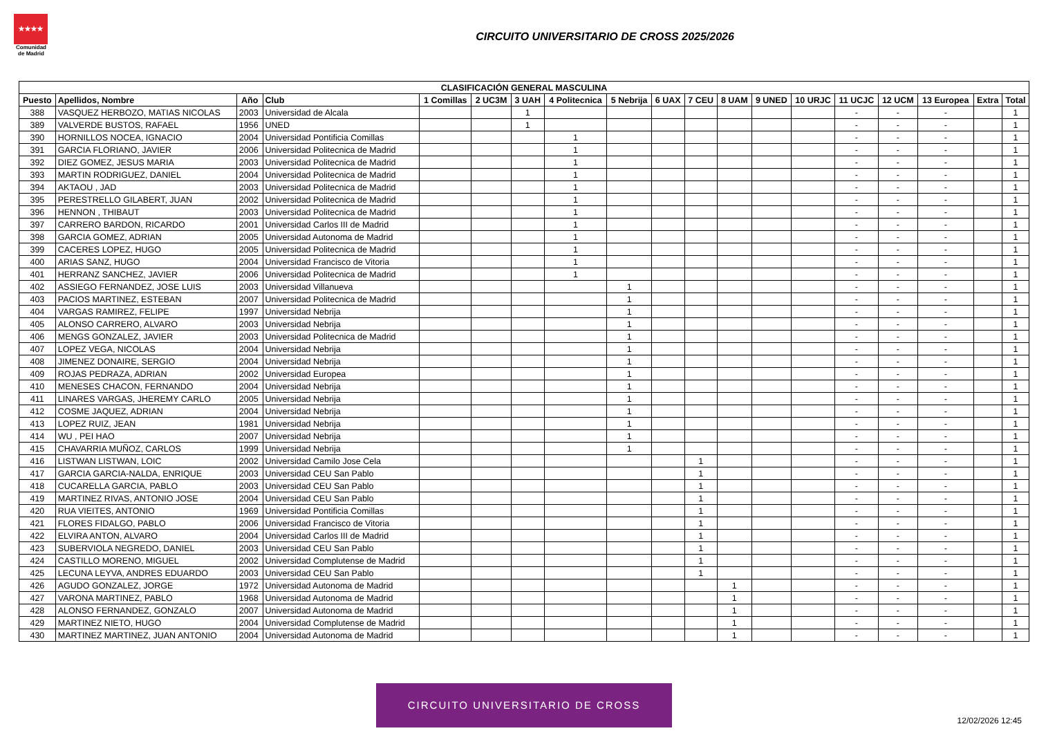★★★★
Comunidad de Madrid
CIRCUITO UNIVERSITARIO DE CROSS 2025/2026
| CLASIFICACIÓN GENERAL MASCULINA | | | | | | | | | | | | | | | | | | |
| --- | --- | --- | --- | --- | --- | --- | --- | --- | --- | --- | --- | --- | --- | --- | --- | --- | --- | --- |
| Puesto | Apellidos, Nombre | Año | Club | 1 Comillas | 2 UC3M | 3 UAH | 4 Politecnica | 5 Nebrija | 6 UAX | 7 CEU | 8 UAM | 9 UNED | 10 URJC | 11 UCJC | 12 UCM | 13 Europea | Extra | Total |
| 388 | VASQUEZ HERBOZO, MATIAS NICOLAS | 2003 | Universidad de Alcala | | | 1 | | | | | | | | - | - | - | | 1 |
| 389 | VALVERDE BUSTOS, RAFAEL | 1956 | UNED | | | 1 | | | | | | | | - | - | - | | 1 |
| 390 | HORNILLOS NOCEA, IGNACIO | 2004 | Universidad Pontificia Comillas | | | | 1 | | | | | | | - | - | - | | 1 |
| 391 | GARCIA FLORIANO, JAVIER | 2006 | Universidad Politecnica de Madrid | | | | 1 | | | | | | | - | - | - | | 1 |
| 392 | DIEZ GOMEZ, JESUS MARIA | 2003 | Universidad Politecnica de Madrid | | | | 1 | | | | | | | - | - | - | | 1 |
| 393 | MARTIN RODRIGUEZ, DANIEL | 2004 | Universidad Politecnica de Madrid | | | | 1 | | | | | | | - | - | - | | 1 |
| 394 | AKTAOU , JAD | 2003 | Universidad Politecnica de Madrid | | | | 1 | | | | | | | - | - | - | | 1 |
| 395 | PERESTRELLO GILABERT, JUAN | 2002 | Universidad Politecnica de Madrid | | | | 1 | | | | | | | - | - | - | | 1 |
| 396 | HENNON , THIBAUT | 2003 | Universidad Politecnica de Madrid | | | | 1 | | | | | | | - | - | - | | 1 |
| 397 | CARRERO BARDON, RICARDO | 2001 | Universidad Carlos III de Madrid | | | | 1 | | | | | | | - | - | - | | 1 |
| 398 | GARCIA GOMEZ, ADRIAN | 2005 | Universidad Autonoma de Madrid | | | | 1 | | | | | | | - | - | - | | 1 |
| 399 | CACERES LOPEZ, HUGO | 2005 | Universidad Politecnica de Madrid | | | | 1 | | | | | | | - | - | - | | 1 |
| 400 | ARIAS SANZ, HUGO | 2004 | Universidad Francisco de Vitoria | | | | 1 | | | | | | | - | - | - | | 1 |
| 401 | HERRANZ SANCHEZ, JAVIER | 2006 | Universidad Politecnica de Madrid | | | | 1 | | | | | | | - | - | - | | 1 |
| 402 | ASSIEGO FERNANDEZ, JOSE LUIS | 2003 | Universidad Villanueva | | | | | 1 | | | | | | - | - | - | | 1 |
| 403 | PACIOS MARTINEZ, ESTEBAN | 2007 | Universidad Politecnica de Madrid | | | | | 1 | | | | | | - | - | - | | 1 |
| 404 | VARGAS RAMIREZ, FELIPE | 1997 | Universidad Nebrija | | | | | 1 | | | | | | - | - | - | | 1 |
| 405 | ALONSO CARRERO, ALVARO | 2003 | Universidad Nebrija | | | | | 1 | | | | | | - | - | - | | 1 |
| 406 | MENGS GONZALEZ, JAVIER | 2003 | Universidad Politecnica de Madrid | | | | | 1 | | | | | | - | - | - | | 1 |
| 407 | LOPEZ VEGA, NICOLAS | 2004 | Universidad Nebrija | | | | | 1 | | | | | | - | - | - | | 1 |
| 408 | JIMENEZ DONAIRE, SERGIO | 2004 | Universidad Nebrija | | | | | 1 | | | | | | - | - | - | | 1 |
| 409 | ROJAS PEDRAZA, ADRIAN | 2002 | Universidad Europea | | | | | 1 | | | | | | - | - | - | | 1 |
| 410 | MENESES CHACON, FERNANDO | 2004 | Universidad Nebrija | | | | | 1 | | | | | | - | - | - | | 1 |
| 411 | LINARES VARGAS, JHEREMY CARLO | 2005 | Universidad Nebrija | | | | | 1 | | | | | | - | - | - | | 1 |
| 412 | COSME JAQUEZ, ADRIAN | 2004 | Universidad Nebrija | | | | | 1 | | | | | | - | - | - | | 1 |
| 413 | LOPEZ RUIZ, JEAN | 1981 | Universidad Nebrija | | | | | 1 | | | | | | - | - | - | | 1 |
| 414 | WU , PEI HAO | 2007 | Universidad Nebrija | | | | | 1 | | | | | | - | - | - | | 1 |
| 415 | CHAVARRIA MUÑOZ, CARLOS | 1999 | Universidad Nebrija | | | | | 1 | | | | | | - | - | - | | 1 |
| 416 | LISTWAN LISTWAN, LOIC | 2002 | Universidad Camilo Jose Cela | | | | | | | 1 | | | | - | - | - | | 1 |
| 417 | GARCIA GARCIA-NALDA, ENRIQUE | 2003 | Universidad CEU San Pablo | | | | | | | 1 | | | | - | - | - | | 1 |
| 418 | CUCARELLA GARCIA, PABLO | 2003 | Universidad CEU San Pablo | | | | | | | 1 | | | | - | - | - | | 1 |
| 419 | MARTINEZ RIVAS, ANTONIO JOSE | 2004 | Universidad CEU San Pablo | | | | | | | 1 | | | | - | - | - | | 1 |
| 420 | RUA VIEITES, ANTONIO | 1969 | Universidad Pontificia Comillas | | | | | | | 1 | | | | - | - | - | | 1 |
| 421 | FLORES FIDALGO, PABLO | 2006 | Universidad Francisco de Vitoria | | | | | | | 1 | | | | - | - | - | | 1 |
| 422 | ELVIRA ANTON, ALVARO | 2004 | Universidad Carlos III de Madrid | | | | | | | 1 | | | | - | - | - | | 1 |
| 423 | SUBERVIOLA NEGREDO, DANIEL | 2003 | Universidad CEU San Pablo | | | | | | | 1 | | | | - | - | - | | 1 |
| 424 | CASTILLO MORENO, MIGUEL | 2002 | Universidad Complutense de Madrid | | | | | | | 1 | | | | - | - | - | | 1 |
| 425 | LECUNA LEYVA, ANDRES EDUARDO | 2003 | Universidad CEU San Pablo | | | | | | | 1 | | | | - | - | - | | 1 |
| 426 | AGUDO GONZALEZ, JORGE | 1972 | Universidad Autonoma de Madrid | | | | | | | | 1 | | | - | - | - | | 1 |
| 427 | VARONA MARTINEZ, PABLO | 1968 | Universidad Autonoma de Madrid | | | | | | | | 1 | | | - | - | - | | 1 |
| 428 | ALONSO FERNANDEZ, GONZALO | 2007 | Universidad Autonoma de Madrid | | | | | | | | 1 | | | - | - | - | | 1 |
| 429 | MARTINEZ NIETO, HUGO | 2004 | Universidad Complutense de Madrid | | | | | | | | 1 | | | - | - | - | | 1 |
| 430 | MARTINEZ MARTINEZ, JUAN ANTONIO | 2004 | Universidad Autonoma de Madrid | | | | | | | | 1 | | | - | - | - | | 1 |
CIRCUITO UNIVERSITARIO DE CROSS
12/02/2026 12:45